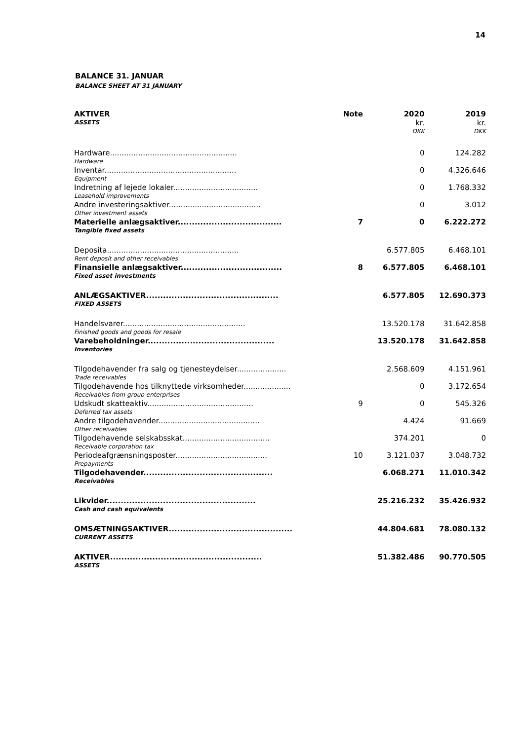14
BALANCE 31. JANUAR
BALANCE SHEET AT 31 JANUARY
| AKTIVER | Note | 2020 | 2019 |
| ASSETS | | kr. | kr. |
| | | DKK | DKK |
| Hardware...................................................... | | 0 | 124.282 |
| Hardware | | | |
| Inventar........................................................ | | 0 | 4.326.646 |
| Equipment | | | |
| Indretning af lejede lokaler.................................... | | 0 | 1.768.332 |
| Leasehold improvements | | | |
| Andre investeringsaktiver....................................... | | 0 | 3.012 |
| Other investment assets | | | |
| Materielle anlægsaktiver..................................... | 7 | 0 | 6.222.272 |
| Tangible fixed assets | | | |
| Deposita........................................................ | | 6.577.805 | 6.468.101 |
| Rent deposit and other receivables | | | |
| Finansielle anlægsaktiver.................................... | 8 | 6.577.805 | 6.468.101 |
| Fixed asset investments | | | |
| ANLÆGSAKTIVER............................................... | | 6.577.805 | 12.690.373 |
| FIXED ASSETS | | | |
| Handelsvarer.................................................... | | 13.520.178 | 31.642.858 |
| Finished goods and goods for resale | | | |
| Varebeholdninger............................................. | | 13.520.178 | 31.642.858 |
| Inventories | | | |
| Tilgodehavender fra salg og tjenesteydelser..................... | | 2.568.609 | 4.151.961 |
| Trade receivables | | | |
| Tilgodehavende hos tilknyttede virksomheder.................... | | 0 | 3.172.654 |
| Receivables from group enterprises | | | |
| Udskudt skatteaktiv............................................. | 9 | 0 | 545.326 |
| Deferred tax assets | | | |
| Andre tilgodehavender........................................... | | 4.424 | 91.669 |
| Other receivables | | | |
| Tilgodehavende selskabsskat..................................... | | 374.201 | 0 |
| Receivable corporation tax | | | |
| Periodeafgrænsningsposter....................................... | 10 | 3.121.037 | 3.048.732 |
| Prepayments | | | |
| Tilgodehavender.............................................. | | 6.068.271 | 11.010.342 |
| Receivables | | | |
| Likvider..................................................... | | 25.216.232 | 35.426.932 |
| Cash and cash equivalents | | | |
| OMSÆTNINGSAKTIVER............................................ | | 44.804.681 | 78.080.132 |
| CURRENT ASSETS | | | |
| AKTIVER...................................................... | | 51.382.486 | 90.770.505 |
| ASSETS | | | |